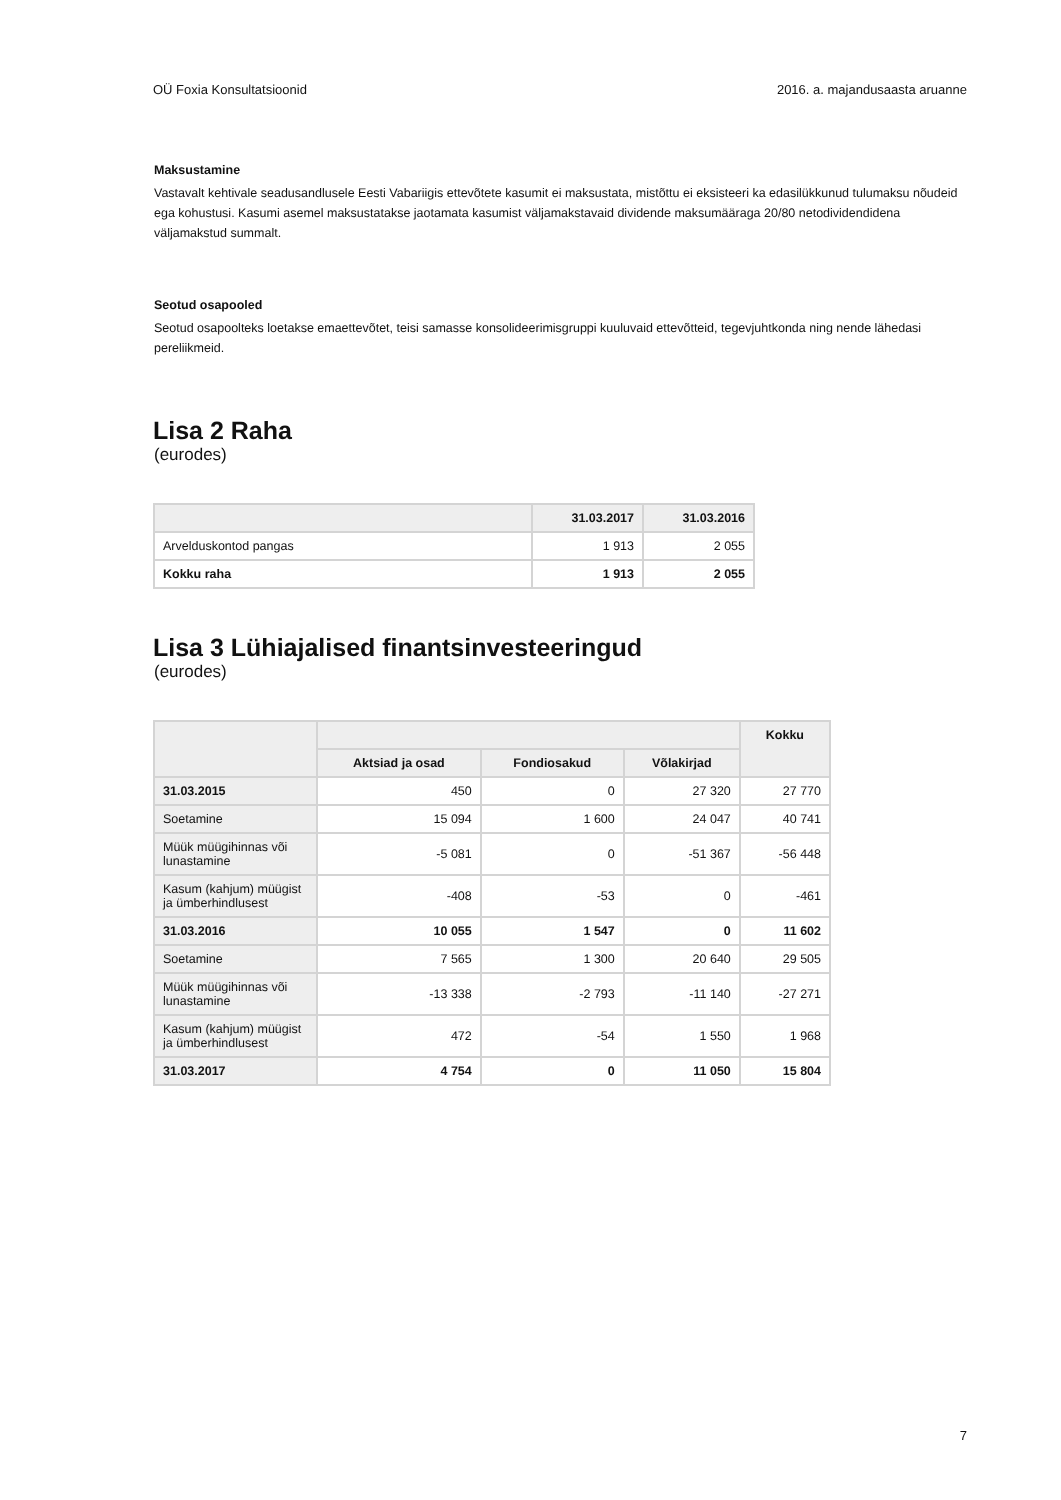OÜ Foxia Konsultatsioonid 2016. a. majandusaasta aruanne
Maksustamine
Vastavalt kehtivale seadusandlusele Eesti Vabariigis ettevõtete kasumit ei maksustata, mistõttu ei eksisteeri ka edasilükkunud tulumaksu nõudeid ega kohustusi. Kasumi asemel maksustatakse jaotamata kasumist väljamakstavaid dividende maksumääraga 20/80 netodividendidena väljamakstud summalt.
Seotud osapooled
Seotud osapoolteks loetakse emaettevõtet, teisi samasse konsolideerimisgruppi kuuluvaid ettevõtteid, tegevjuhtkonda ning nende lähedasi pereliikmeid.
Lisa 2 Raha
(eurodes)
| | 31.03.2017 | 31.03.2016 |
| --- | --- | --- |
| Arvelduskontod pangas | 1 913 | 2 055 |
| Kokku raha | 1 913 | 2 055 |
Lisa 3 Lühiajalised finantsinvesteeringud
(eurodes)
| | | | | Kokku |
| --- | --- | --- | --- | --- |
| | Aktsiad ja osad | Fondiosakud | Võlakirjad | |
| 31.03.2015 | 450 | 0 | 27 320 | 27 770 |
| Soetamine | 15 094 | 1 600 | 24 047 | 40 741 |
| Müük müügihinnas või lunastamine | -5 081 | 0 | -51 367 | -56 448 |
| Kasum (kahjum) müügist ja ümberhindlusest | -408 | -53 | 0 | -461 |
| 31.03.2016 | 10 055 | 1 547 | 0 | 11 602 |
| Soetamine | 7 565 | 1 300 | 20 640 | 29 505 |
| Müük müügihinnas või lunastamine | -13 338 | -2 793 | -11 140 | -27 271 |
| Kasum (kahjum) müügist ja ümberhindlusest | 472 | -54 | 1 550 | 1 968 |
| 31.03.2017 | 4 754 | 0 | 11 050 | 15 804 |
7